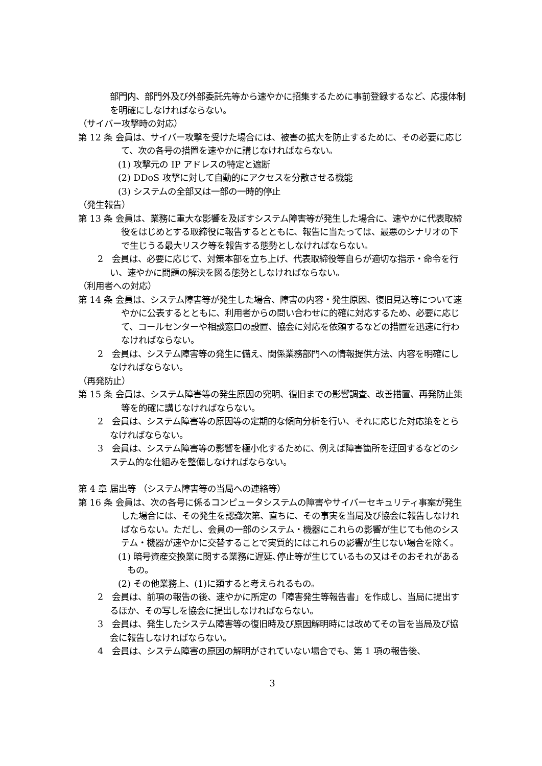部門内、部門外及び外部委託先等から速やかに招集するために事前登録するなど、応援体制を明確にしなければならない。
（サイバー攻撃時の対応）
第 12 条 会員は、サイバー攻撃を受けた場合には、被害の拡大を防止するために、その必要に応じて、次の各号の措置を速やかに講じなければならない。
(1) 攻撃元の IP アドレスの特定と遮断
(2) DDoS 攻撃に対して自動的にアクセスを分散させる機能
(3) システムの全部又は一部の一時的停止
（発生報告）
第 13 条 会員は、業務に重大な影響を及ぼすシステム障害等が発生した場合に、速やかに代表取締役をはじめとする取締役に報告するとともに、報告に当たっては、最悪のシナリオの下で生じうる最大リスク等を報告する態勢としなければならない。
2　会員は、必要に応じて、対策本部を立ち上げ、代表取締役等自らが適切な指示・命令を行い、速やかに問題の解決を図る態勢としなければならない。
（利用者への対応）
第 14 条 会員は、システム障害等が発生した場合、障害の内容・発生原因、復旧見込等について速やかに公表するとともに、利用者からの問い合わせに的確に対応するため、必要に応じて、コールセンターや相談窓口の設置、協会に対応を依頼するなどの措置を迅速に行わなければならない。
2　会員は、システム障害等の発生に備え、関係業務部門への情報提供方法、内容を明確にしなければならない。
（再発防止）
第 15 条 会員は、システム障害等の発生原因の究明、復旧までの影響調査、改善措置、再発防止策等を的確に講じなければならない。
2　会員は、システム障害等の原因等の定期的な傾向分析を行い、それに応じた対応策をとらなければならない。
3　会員は、システム障害等の影響を極小化するために、例えば障害箇所を迂回するなどのシステム的な仕組みを整備しなければならない。
第 4 章 届出等 （システム障害等の当局への連絡等）
第 16 条 会員は、次の各号に係るコンピュータシステムの障害やサイバーセキュリティ事案が発生した場合には、その発生を認識次第、直ちに、その事実を当局及び協会に報告しなければならない。ただし、会員の一部のシステム・機器にこれらの影響が生じても他のシステム・機器が速やかに交替することで実質的にはこれらの影響が生じない場合を除く。
(1) 暗号資産交換業に関する業務に遅延､停止等が生じているもの又はそのおそれがあるもの。
(2) その他業務上、(1)に類すると考えられるもの。
2　会員は、前項の報告の後、速やかに所定の「障害発生等報告書」を作成し、当局に提出するほか、その写しを協会に提出しなければならない。
3　会員は、発生したシステム障害等の復旧時及び原因解明時には改めてその旨を当局及び協会に報告しなければならない。
4　会員は、システム障害の原因の解明がされていない場合でも、第 1 項の報告後、
3